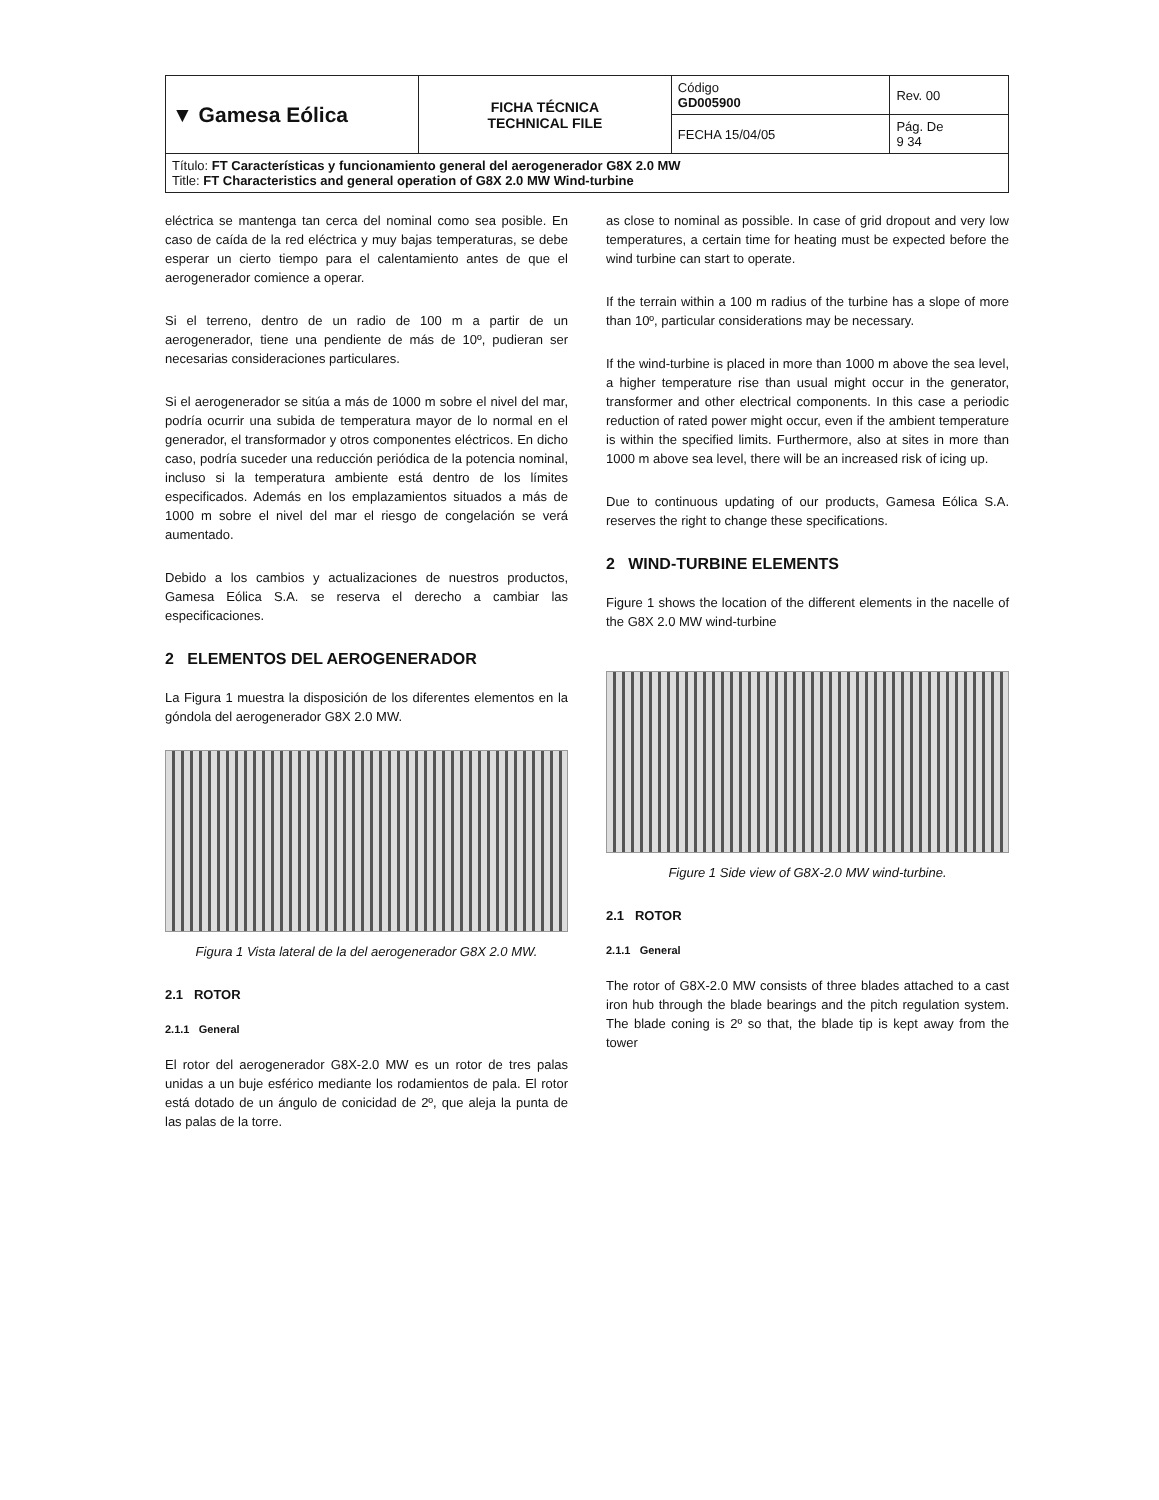| ▼ Gamesa Eólica | FICHA TÉCNICA TECHNICAL FILE | Código GD005900 | Rev. 00 |
| | | FECHA 15/04/05 | Pág. De 9 34 |
| Título: FT Características y funcionamiento general del aerogenerador G8X 2.0 MW Title: FT Characteristics and general operation of G8X 2.0 MW Wind-turbine | | | |
eléctrica se mantenga tan cerca del nominal como sea posible. En caso de caída de la red eléctrica y muy bajas temperaturas, se debe esperar un cierto tiempo para el calentamiento antes de que el aerogenerador comience a operar.
Si el terreno, dentro de un radio de 100 m a partir de un aerogenerador, tiene una pendiente de más de 10º, pudieran ser necesarias consideraciones particulares.
Si el aerogenerador se sitúa a más de 1000 m sobre el nivel del mar, podría ocurrir una subida de temperatura mayor de lo normal en el generador, el transformador y otros componentes eléctricos. En dicho caso, podría suceder una reducción periódica de la potencia nominal, incluso si la temperatura ambiente está dentro de los límites especificados. Además en los emplazamientos situados a más de 1000 m sobre el nivel del mar el riesgo de congelación se verá aumentado.
Debido a los cambios y actualizaciones de nuestros productos, Gamesa Eólica S.A. se reserva el derecho a cambiar las especificaciones.
2 ELEMENTOS DEL AEROGENERADOR
La Figura 1 muestra la disposición de los diferentes elementos en la góndola del aerogenerador G8X 2.0 MW.
Figura 1 Vista lateral de la del aerogenerador G8X 2.0 MW.
2.1 ROTOR
2.1.1 General
El rotor del aerogenerador G8X-2.0 MW es un rotor de tres palas unidas a un buje esférico mediante los rodamientos de pala. El rotor está dotado de un ángulo de conicidad de 2º, que aleja la punta de las palas de la torre.
as close to nominal as possible. In case of grid dropout and very low temperatures, a certain time for heating must be expected before the wind turbine can start to operate.
If the terrain within a 100 m radius of the turbine has a slope of more than 10º, particular considerations may be necessary.
If the wind-turbine is placed in more than 1000 m above the sea level, a higher temperature rise than usual might occur in the generator, transformer and other electrical components. In this case a periodic reduction of rated power might occur, even if the ambient temperature is within the specified limits. Furthermore, also at sites in more than 1000 m above sea level, there will be an increased risk of icing up.
Due to continuous updating of our products, Gamesa Eólica S.A. reserves the right to change these specifications.
2 WIND-TURBINE ELEMENTS
Figure 1 shows the location of the different elements in the nacelle of the G8X 2.0 MW wind-turbine
Figure 1 Side view of G8X-2.0 MW wind-turbine.
2.1 ROTOR
2.1.1 General
The rotor of G8X-2.0 MW consists of three blades attached to a cast iron hub through the blade bearings and the pitch regulation system. The blade coning is 2º so that, the blade tip is kept away from the tower